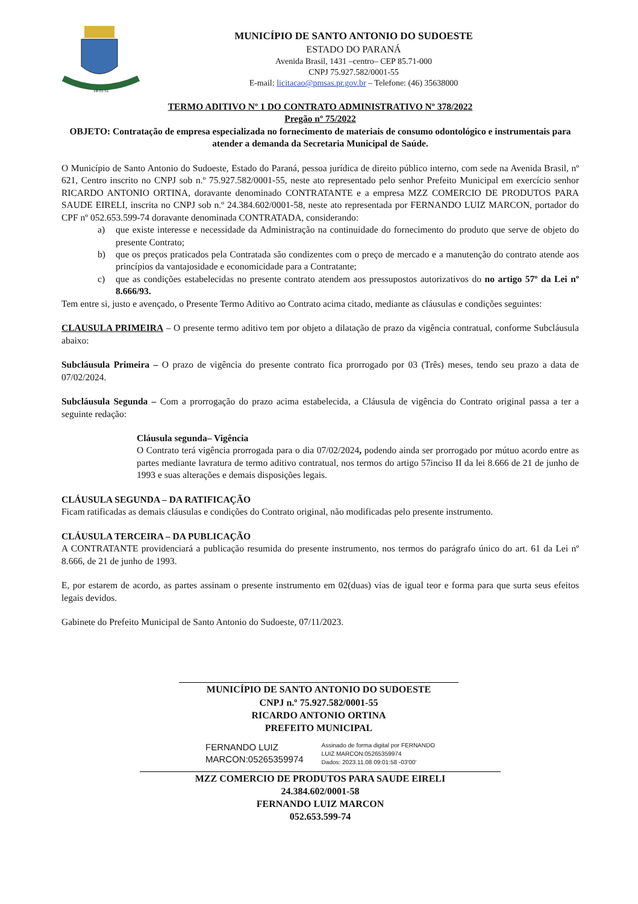14-11-51
MUNICÍPIO DE SANTO ANTONIO DO SUDOESTE
ESTADO DO PARANÁ
Avenida Brasil, 1431 –centro– CEP 85.71-000
CNPJ 75.927.582/0001-55
E-mail: licitacao@pmsas.pr.gov.br – Telefone: (46) 35638000
TERMO ADITIVO Nº 1 DO CONTRATO ADMINISTRATIVO Nº 378/2022
Pregão nº 75/2022
OBJETO: Contratação de empresa especializada no fornecimento de materiais de consumo odontológico e instrumentais para atender a demanda da Secretaria Municipal de Saúde.
O Município de Santo Antonio do Sudoeste, Estado do Paraná, pessoa jurídica de direito público interno, com sede na Avenida Brasil, nº 621, Centro inscrito no CNPJ sob n.º 75.927.582/0001-55, neste ato representado pelo senhor Prefeito Municipal em exercício senhor RICARDO ANTONIO ORTINA, doravante denominado CONTRATANTE e a empresa MZZ COMERCIO DE PRODUTOS PARA SAUDE EIRELI, inscrita no CNPJ sob n.º 24.384.602/0001-58, neste ato representada por FERNANDO LUIZ MARCON, portador do CPF nº 052.653.599-74 doravante denominada CONTRATADA, considerando:
a) que existe interesse e necessidade da Administração na continuidade do fornecimento do produto que serve de objeto do presente Contrato;
b) que os preços praticados pela Contratada são condizentes com o preço de mercado e a manutenção do contrato atende aos princípios da vantajosidade e economicidade para a Contratante;
c) que as condições estabelecidas no presente contrato atendem aos pressupostos autorizativos do no artigo 57º da Lei nº 8.666/93.
Tem entre si, justo e avençado, o Presente Termo Aditivo ao Contrato acima citado, mediante as cláusulas e condições seguintes:
CLAUSULA PRIMEIRA – O presente termo aditivo tem por objeto a dilatação de prazo da vigência contratual, conforme Subcláusula abaixo:
Subcláusula Primeira – O prazo de vigência do presente contrato fica prorrogado por 03 (Três) meses, tendo seu prazo a data de 07/02/2024.
Subcláusula Segunda – Com a prorrogação do prazo acima estabelecida, a Cláusula de vigência do Contrato original passa a ter a seguinte redação:
Cláusula segunda– Vigência
O Contrato terá vigência prorrogada para o dia 07/02/2024, podendo ainda ser prorrogado por mútuo acordo entre as partes mediante lavratura de termo aditivo contratual, nos termos do artigo 57inciso II da lei 8.666 de 21 de junho de 1993 e suas alterações e demais disposições legais.
CLÁUSULA SEGUNDA – DA RATIFICAÇÃO
Ficam ratificadas as demais cláusulas e condições do Contrato original, não modificadas pelo presente instrumento.
CLÁUSULA TERCEIRA – DA PUBLICAÇÃO
A CONTRATANTE providenciará a publicação resumida do presente instrumento, nos termos do parágrafo único do art. 61 da Lei nº 8.666, de 21 de junho de 1993.
E, por estarem de acordo, as partes assinam o presente instrumento em 02(duas) vias de igual teor e forma para que surta seus efeitos legais devidos.
Gabinete do Prefeito Municipal de Santo Antonio do Sudoeste, 07/11/2023.
MUNICÍPIO DE SANTO ANTONIO DO SUDOESTE
CNPJ n.º 75.927.582/0001-55
RICARDO ANTONIO ORTINA
PREFEITO MUNICIPAL
FERNANDO LUIZ
MARCON:05265359974
Assinado de forma digital por FERNANDO
LUIZ MARCON:05265359974
Dados: 2023.11.08 09:01:58 -03'00'
MZZ COMERCIO DE PRODUTOS PARA SAUDE EIRELI
24.384.602/0001-58
FERNANDO LUIZ MARCON
052.653.599-74